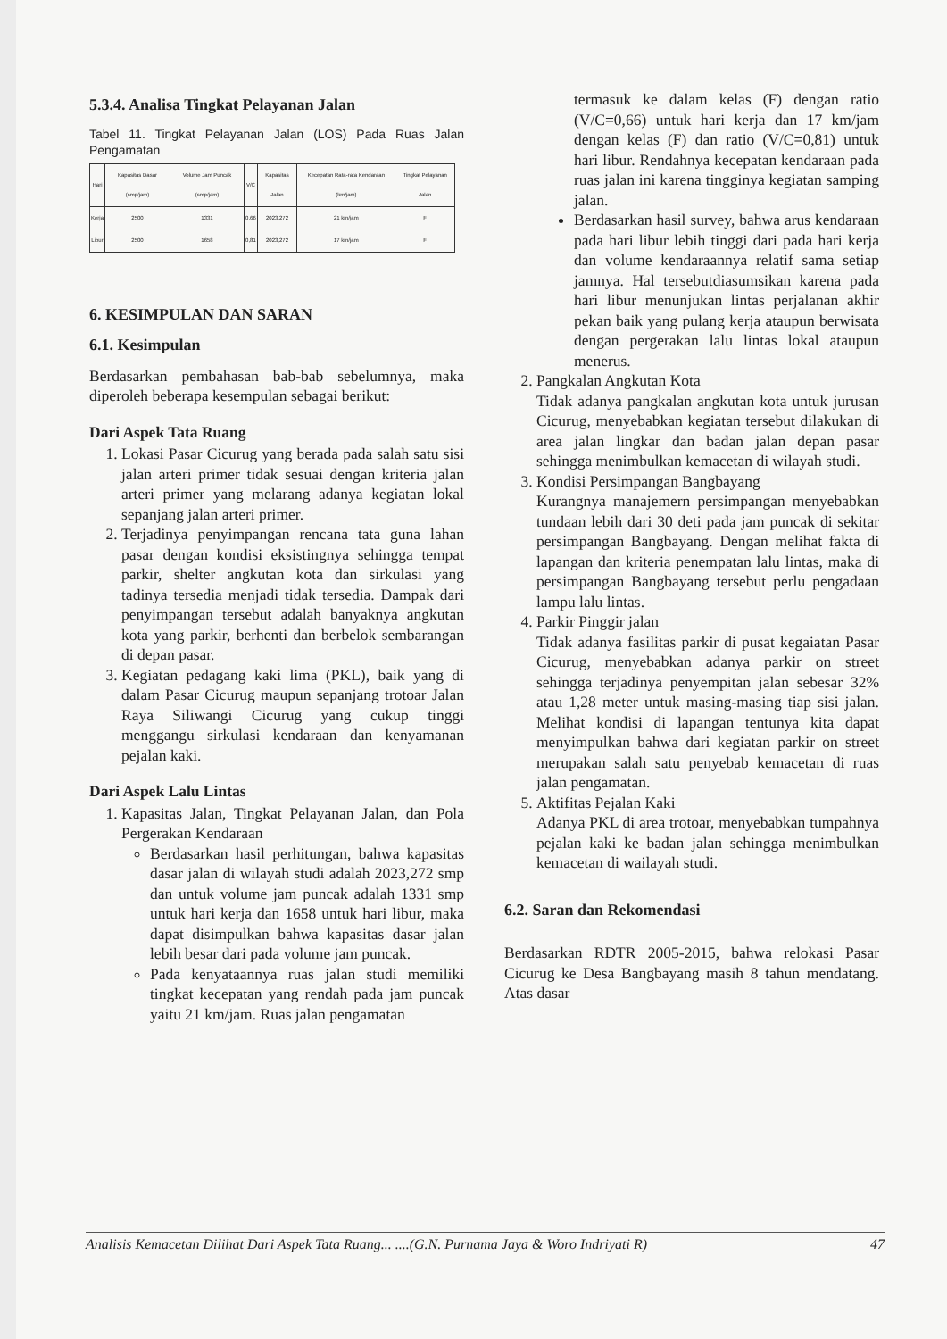5.3.4. Analisa Tingkat Pelayanan Jalan
Tabel 11. Tingkat Pelayanan Jalan (LOS) Pada Ruas Jalan Pengamatan
| Hari | Kapasitas Dasar (smp/jam) | Volume Jam Puncak (smp/jam) | V/C | Kapasitas Jalan | Kecepatan Rata-rata Kendaraan (km/jam) | Tingkat Pelayanan Jalan |
| --- | --- | --- | --- | --- | --- | --- |
| Kerja | 2500 | 1331 | 0,66 | 2023,272 | 21 km/jam | F |
| Libur | 2500 | 1658 | 0,81 | 2023,272 | 17 km/jam | F |
6. KESIMPULAN DAN SARAN
6.1. Kesimpulan
Berdasarkan pembahasan bab-bab sebelumnya, maka diperoleh beberapa kesempulan sebagai berikut:
Dari Aspek Tata Ruang
1. Lokasi Pasar Cicurug yang berada pada salah satu sisi jalan arteri primer tidak sesuai dengan kriteria jalan arteri primer yang melarang adanya kegiatan lokal sepanjang jalan arteri primer.
2. Terjadinya penyimpangan rencana tata guna lahan pasar dengan kondisi eksistingnya sehingga tempat parkir, shelter angkutan kota dan sirkulasi yang tadinya tersedia menjadi tidak tersedia. Dampak dari penyimpangan tersebut adalah banyaknya angkutan kota yang parkir, berhenti dan berbelok sembarangan di depan pasar.
3. Kegiatan pedagang kaki lima (PKL), baik yang di dalam Pasar Cicurug maupun sepanjang trotoar Jalan Raya Siliwangi Cicurug yang cukup tinggi menggangu sirkulasi kendaraan dan kenyamanan pejalan kaki.
Dari Aspek Lalu Lintas
1. Kapasitas Jalan, Tingkat Pelayanan Jalan, dan Pola Pergerakan Kendaraan
Berdasarkan hasil perhitungan, bahwa kapasitas dasar jalan di wilayah studi adalah 2023,272 smp dan untuk volume jam puncak adalah 1331 smp untuk hari kerja dan 1658 untuk hari libur, maka dapat disimpulkan bahwa kapasitas dasar jalan lebih besar dari pada volume jam puncak.
Pada kenyataannya ruas jalan studi memiliki tingkat kecepatan yang rendah pada jam puncak yaitu 21 km/jam. Ruas jalan pengamatan
termasuk ke dalam kelas (F) dengan ratio (V/C=0,66) untuk hari kerja dan 17 km/jam dengan kelas (F) dan ratio (V/C=0,81) untuk hari libur. Rendahnya kecepatan kendaraan pada ruas jalan ini karena tingginya kegiatan samping jalan.
Berdasarkan hasil survey, bahwa arus kendaraan pada hari libur lebih tinggi dari pada hari kerja dan volume kendaraannya relatif sama setiap jamnya. Hal tersebutdiasumsikan karena pada hari libur menunjukan lintas perjalanan akhir pekan baik yang pulang kerja ataupun berwisata dengan pergerakan lalu lintas lokal ataupun menerus.
2. Pangkalan Angkutan Kota
Tidak adanya pangkalan angkutan kota untuk jurusan Cicurug, menyebabkan kegiatan tersebut dilakukan di area jalan lingkar dan badan jalan depan pasar sehingga menimbulkan kemacetan di wilayah studi.
3. Kondisi Persimpangan Bangbayang
Kurangnya manajemern persimpangan menyebabkan tundaan lebih dari 30 deti pada jam puncak di sekitar persimpangan Bangbayang. Dengan melihat fakta di lapangan dan kriteria penempatan lalu lintas, maka di persimpangan Bangbayang tersebut perlu pengadaan lampu lalu lintas.
4. Parkir Pinggir jalan
Tidak adanya fasilitas parkir di pusat kegaiatan Pasar Cicurug, menyebabkan adanya parkir on street sehingga terjadinya penyempitan jalan sebesar 32% atau 1,28 meter untuk masing-masing tiap sisi jalan. Melihat kondisi di lapangan tentunya kita dapat menyimpulkan bahwa dari kegiatan parkir on street merupakan salah satu penyebab kemacetan di ruas jalan pengamatan.
5. Aktifitas Pejalan Kaki
Adanya PKL di area trotoar, menyebabkan tumpahnya pejalan kaki ke badan jalan sehingga menimbulkan kemacetan di wailayah studi.
6.2. Saran dan Rekomendasi
Berdasarkan RDTR 2005-2015, bahwa relokasi Pasar Cicurug ke Desa Bangbayang masih 8 tahun mendatang. Atas dasar
Analisis Kemacetan Dilihat Dari Aspek Tata Ruang... ....(G.N. Purnama Jaya & Woro Indriyati R) 47